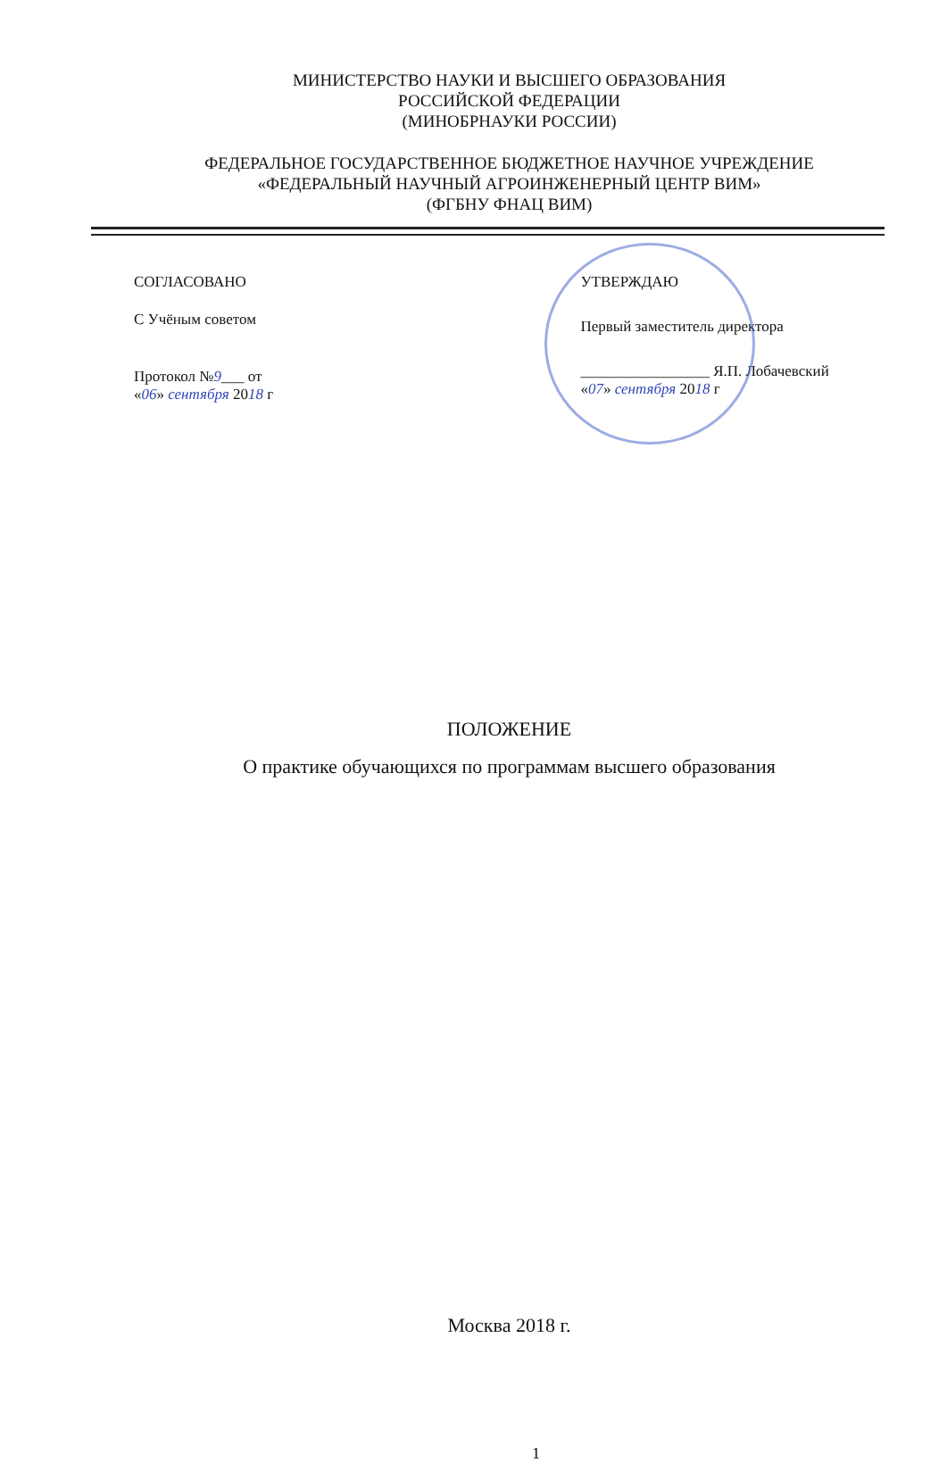МИНИСТЕРСТВО НАУКИ И ВЫСШЕГО ОБРАЗОВАНИЯ
РОССИЙСКОЙ ФЕДЕРАЦИИ
(МИНОБРНАУКИ РОССИИ)
ФЕДЕРАЛЬНОЕ ГОСУДАРСТВЕННОЕ БЮДЖЕТНОЕ НАУЧНОЕ УЧРЕЖДЕНИЕ
«ФЕДЕРАЛЬНЫЙ НАУЧНЫЙ АГРОИНЖЕНЕРНЫЙ ЦЕНТР ВИМ»
(ФГБНУ ФНАЦ ВИМ)
СОГЛАСОВАНО
С Учёным советом
Протокол №9___ от
«06» сентября 2018 г
УТВЕРЖДАЮ
Первый заместитель директора
_________________ Я.П. Лобачевский
«07» сентября 2018 г
ПОЛОЖЕНИЕ
О практике обучающихся по программам высшего образования
Москва 2018 г.
1